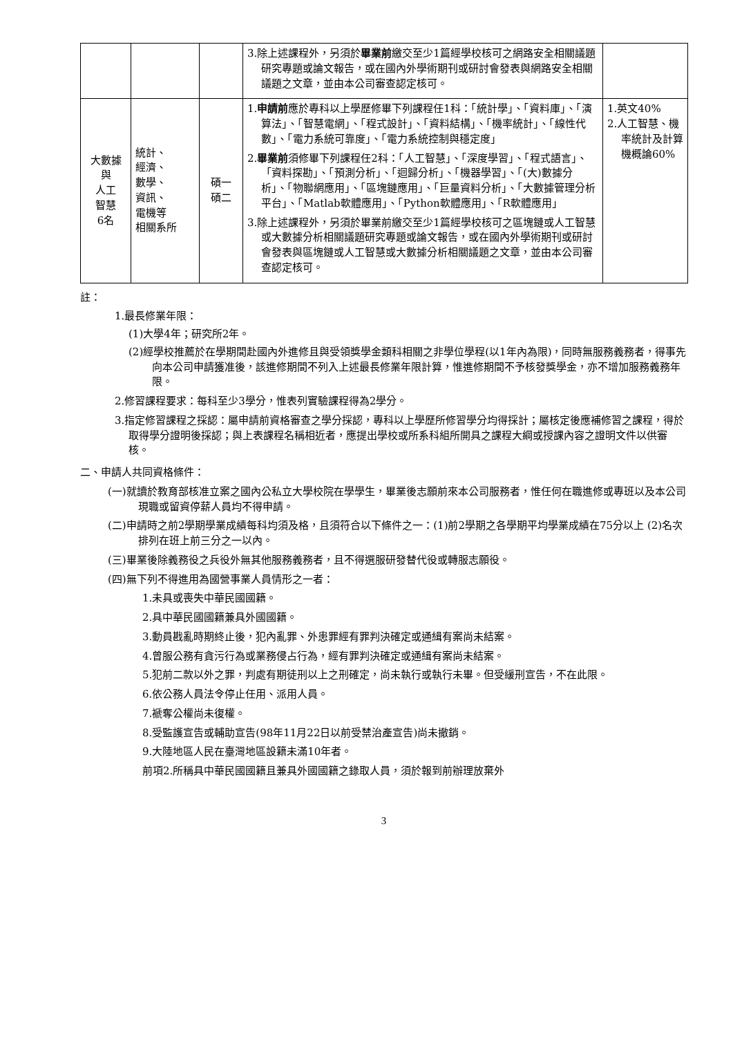| | | | 3.除上述課程外，另須於 畢業前 繳交至少1篇經學校核可之網路安全相關議題研究專題或論文報告，或在國內外學術期刊或研討會發表與網路安全相關議題之文章，並由本公司審查認定核可。 | |
| 大數據 與 人工 智慧 6名 | 統計、 經濟、 數學、 資訊、 電機等 相關系所 | 碩一 碩二 | 1. 申請前 應於專科以上學歷修畢下列課程任1科：「統計學」、「資料庫」、「演算法」、「智慧電網」、「程式設計」、「資料結構」、「機率統計」、「線性代數」、「電力系統可靠度」、「電力系統控制與穩定度」 2. 畢業前 須修畢下列課程任2科：「人工智慧」、「深度學習」、「程式語言」、「資料探勘」、「預測分析」、「迴歸分析」、「機器學習」、「(大)數據分析」、「物聯網應用」、「區塊鏈應用」、「巨量資料分析」、「大數據管理分析平台」、「Matlab軟體應用」、「Python軟體應用」、「R軟體應用」 3.除上述課程外，另須於畢業前繳交至少1篇經學校核可之區塊鏈或人工智慧或大數據分析相關議題研究專題或論文報告，或在國內外學術期刊或研討會發表與區塊鏈或人工智慧或大數據分析相關議題之文章，並由本公司審查認定核可。 | 1.英文40% 2.人工智慧、機率統計及計算機概論60% |
註：
1.最長修業年限：
(1)大學4年；研究所2年。
(2)經學校推薦於在學期間赴國內外進修且與受領獎學金類科相關之非學位學程(以1年內為限)，同時無服務義務者，得事先向本公司申請獲准後，該進修期間不列入上述最長修業年限計算，惟進修期間不予核發獎學金，亦不增加服務義務年限。
2.修習課程要求：每科至少3學分，惟表列實驗課程得為2學分。
3.指定修習課程之採認：屬申請前資格審查之學分採認，專科以上學歷所修習學分均得採計；屬核定後應補修習之課程，得於取得學分證明後採認；與上表課程名稱相近者，應提出學校或所系科組所開具之課程大綱或授課內容之證明文件以供審核。
二、申請人共同資格條件：
(一)就讀於教育部核准立案之國內公私立大學校院在學學生，畢業後志願前來本公司服務者，惟任何在職進修或專班以及本公司現職或留資停薪人員均不得申請。
(二)申請時之前2學期學業成績每科均須及格，且須符合以下條件之一：(1)前2學期之各學期平均學業成績在75分以上 (2)名次排列在班上前三分之一以內。
(三)畢業後除義務役之兵役外無其他服務義務者，且不得選服研發替代役或轉服志願役。
(四)無下列不得進用為國營事業人員情形之一者：
1.未具或喪失中華民國國籍。
2.具中華民國國籍兼具外國國籍。
3.動員戡亂時期終止後，犯內亂罪、外患罪經有罪判決確定或通緝有案尚未結案。
4.曾服公務有貪污行為或業務侵占行為，經有罪判決確定或通緝有案尚未結案。
5.犯前二款以外之罪，判處有期徒刑以上之刑確定，尚未執行或執行未畢。但受緩刑宣告，不在此限。
6.依公務人員法令停止任用、派用人員。
7.褫奪公權尚未復權。
8.受監護宣告或輔助宣告(98年11月22日以前受禁治產宣告)尚未撤銷。
9.大陸地區人民在臺灣地區設籍未滿10年者。
前項2.所稱具中華民國國籍且兼具外國國籍之錄取人員，須於報到前辦理放棄外
3